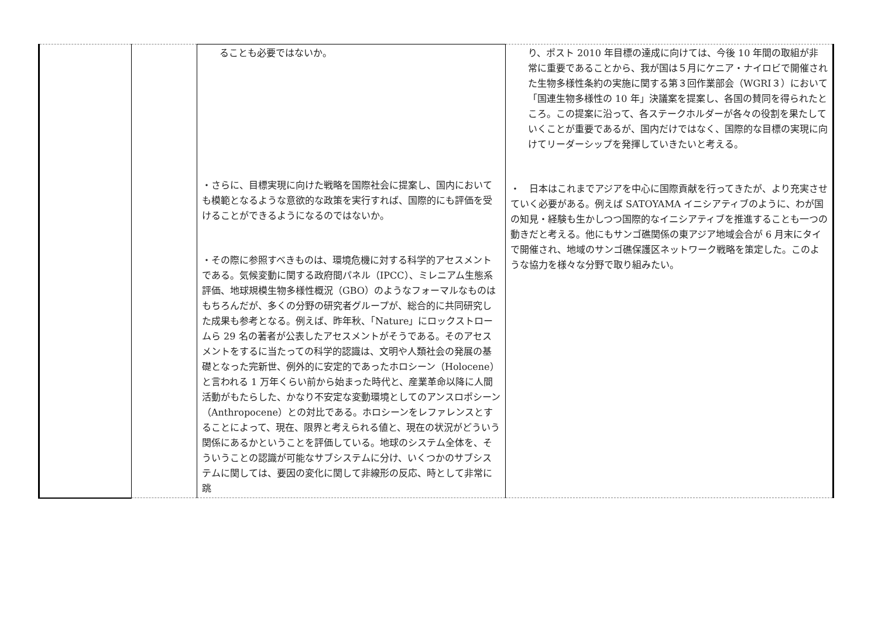| | | ることも必要ではないか。 ・さらに、目標実現に向けた戦略を国際社会に提案し、国内においても模範となるような意欲的な政策を実行すれば、国際的にも評価を受けることができるようになるのではないか。 ・その際に参照すべきものは、環境危機に対する科学的アセスメントである。気候変動に関する政府間パネル（IPCC）、ミレニアム生態系評価、地球規模生物多様性概況（GBO）のようなフォーマルなものはもちろんだが、多くの分野の研究者グループが、総合的に共同研究した成果も参考となる。例えば、昨年秋、「Nature」にロックストロームら 29 名の著者が公表したアセスメントがそうである。そのアセスメントをするに当たっての科学的認識は、文明や人類社会の発展の基礎となった完新世、例外的に安定的であったホロシーン（Holocene）と言われる 1 万年くらい前から始まった時代と、産業革命以降に人間活動がもたらした、かなり不安定な変動環境としてのアンスロポシーン（Anthropocene）との対比である。ホロシーンをレファレンスとすることによって、現在、限界と考えられる値と、現在の状況がどういう関係にあるかということを評価している。地球のシステム全体を、そういうことの認識が可能なサブシステムに分け、いくつかのサブシステムに関しては、要因の変化に関して非線形の反応、時として非常に跳 | り、ポスト 2010 年目標の達成に向けては、今後 10 年間の取組が非常に重要であることから、我が国は５月にケニア・ナイロビで開催された生物多様性条約の実施に関する第３回作業部会（WGRI３）において「国連生物多様性の 10 年」決議案を提案し、各国の賛同を得られたところ。この提案に沿って、各ステークホルダーが各々の役割を果たしていくことが重要であるが、国内だけではなく、国際的な目標の実現に向けてリーダーシップを発揮していきたいと考える。 ・ 日本はこれまでアジアを中心に国際貢献を行ってきたが、より充実させていく必要がある。例えば SATOYAMA イニシアティブのように、わが国の知見・経験も生かしつつ国際的なイニシアティブを推進することも一つの動きだと考える。他にもサンゴ礁関係の東アジア地域会合が 6 月末にタイで開催され、地域のサンゴ礁保護区ネットワーク戦略を策定した。このような協力を様々な分野で取り組みたい。 |